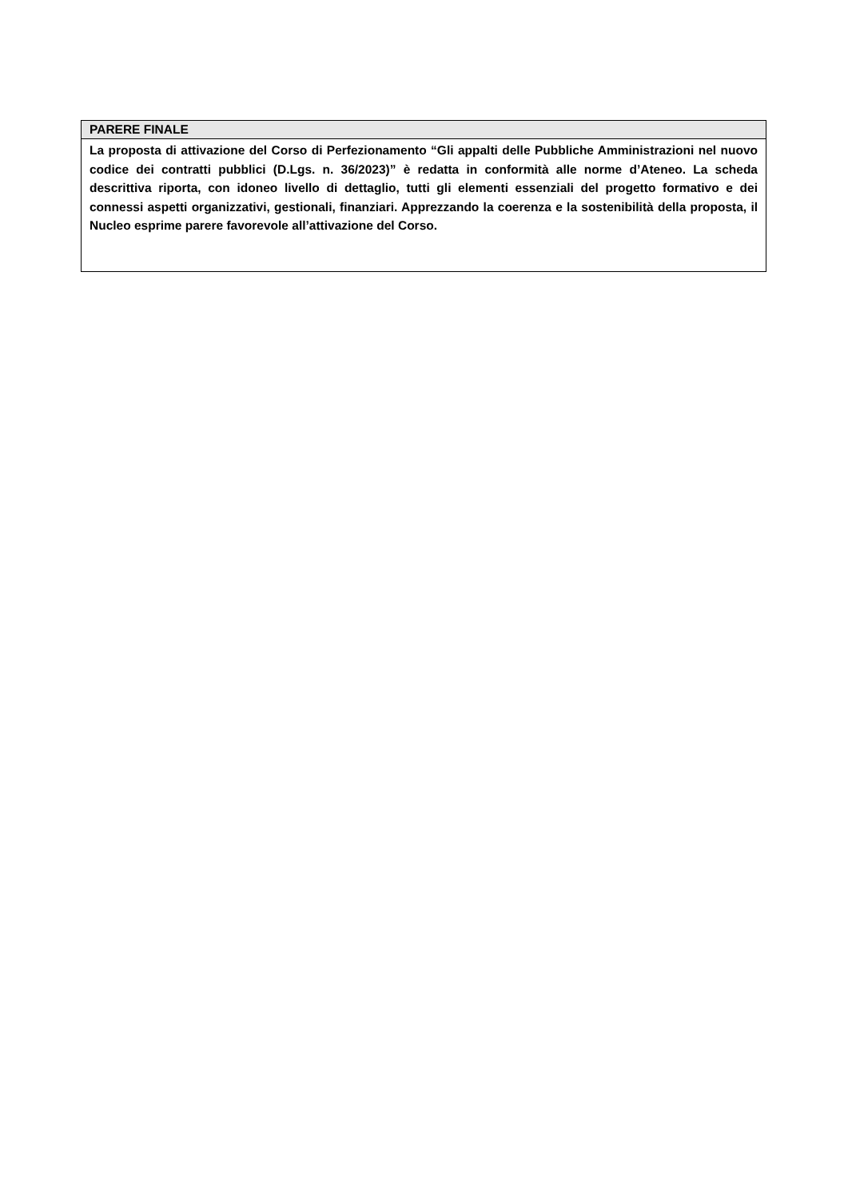| PARERE FINALE |
| --- |
| La proposta di attivazione del Corso di Perfezionamento “Gli appalti delle Pubbliche Amministrazioni nel nuovo codice dei contratti pubblici (D.Lgs. n. 36/2023)” è redatta in conformità alle norme d’Ateneo. La scheda descrittiva riporta, con idoneo livello di dettaglio, tutti gli elementi essenziali del progetto formativo e dei connessi aspetti organizzativi, gestionali, finanziari. Apprezzando la coerenza e la sostenibilità della proposta, il Nucleo esprime parere favorevole all’attivazione del Corso. |